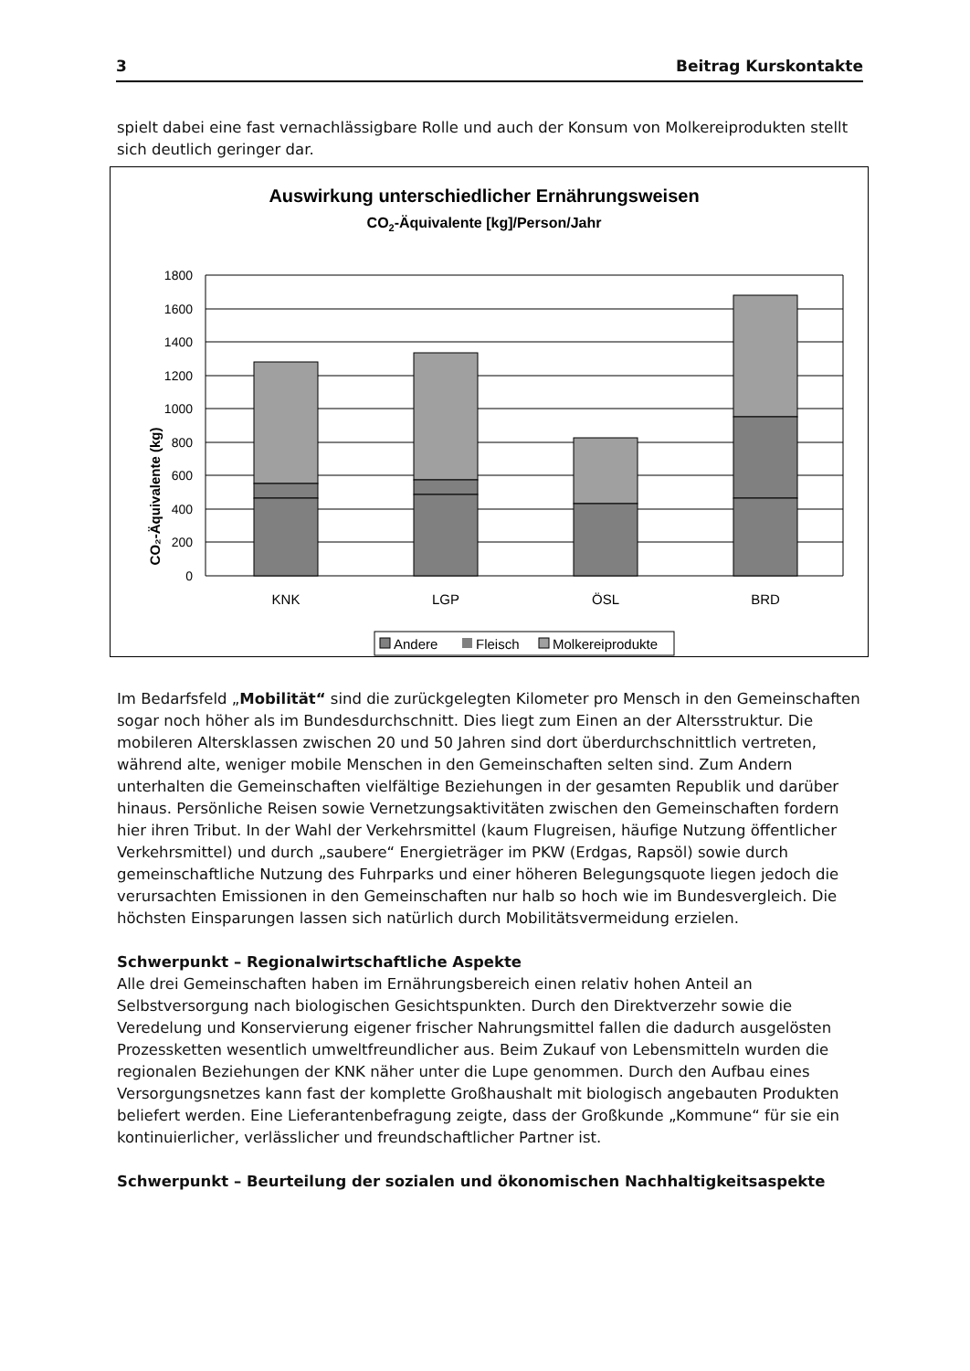3 Beitrag Kurskontakte
spielt dabei eine fast vernachlässigbare Rolle und auch der Konsum von Molkereiprodukten stellt sich deutlich geringer dar.
Auswirkung unterschiedlicher Ernährungsweisen
CO2-Äquivalente [kg]/Person/Jahr
CO₂-Äquivalente (kg)
0
200
400
600
800
1000
1200
1400
1600
1800
KNK
LGP
ÖSL
BRD
Andere
Fleisch
Molkereiprodukte
Im Bedarfsfeld „Mobilität“ sind die zurückgelegten Kilometer pro Mensch in den Gemeinschaften sogar noch höher als im Bundesdurchschnitt. Dies liegt zum Einen an der Altersstruktur. Die mobileren Altersklassen zwischen 20 und 50 Jahren sind dort überdurchschnittlich vertreten, während alte, weniger mobile Menschen in den Gemeinschaften selten sind. Zum Andern unterhalten die Gemeinschaften vielfältige Beziehungen in der gesamten Republik und darüber hinaus. Persönliche Reisen sowie Vernetzungsaktivitäten zwischen den Gemeinschaften fordern hier ihren Tribut. In der Wahl der Verkehrsmittel (kaum Flugreisen, häufige Nutzung öffentlicher Verkehrsmittel) und durch „saubere“ Energieträger im PKW (Erdgas, Rapsöl) sowie durch gemeinschaftliche Nutzung des Fuhrparks und einer höheren Belegungsquote liegen jedoch die verursachten Emissionen in den Gemeinschaften nur halb so hoch wie im Bundesvergleich. Die höchsten Einsparungen lassen sich natürlich durch Mobilitätsvermeidung erzielen.
Schwerpunkt – Regionalwirtschaftliche Aspekte
Alle drei Gemeinschaften haben im Ernährungsbereich einen relativ hohen Anteil an Selbstversorgung nach biologischen Gesichtspunkten. Durch den Direktverzehr sowie die Veredelung und Konservierung eigener frischer Nahrungsmittel fallen die dadurch ausgelösten Prozessketten wesentlich umweltfreundlicher aus. Beim Zukauf von Lebensmitteln wurden die regionalen Beziehungen der KNK näher unter die Lupe genommen. Durch den Aufbau eines Versorgungsnetzes kann fast der komplette Großhaushalt mit biologisch angebauten Produkten beliefert werden. Eine Lieferantenbefragung zeigte, dass der Großkunde „Kommune“ für sie ein kontinuierlicher, verlässlicher und freundschaftlicher Partner ist.
Schwerpunkt – Beurteilung der sozialen und ökonomischen Nachhaltigkeitsaspekte